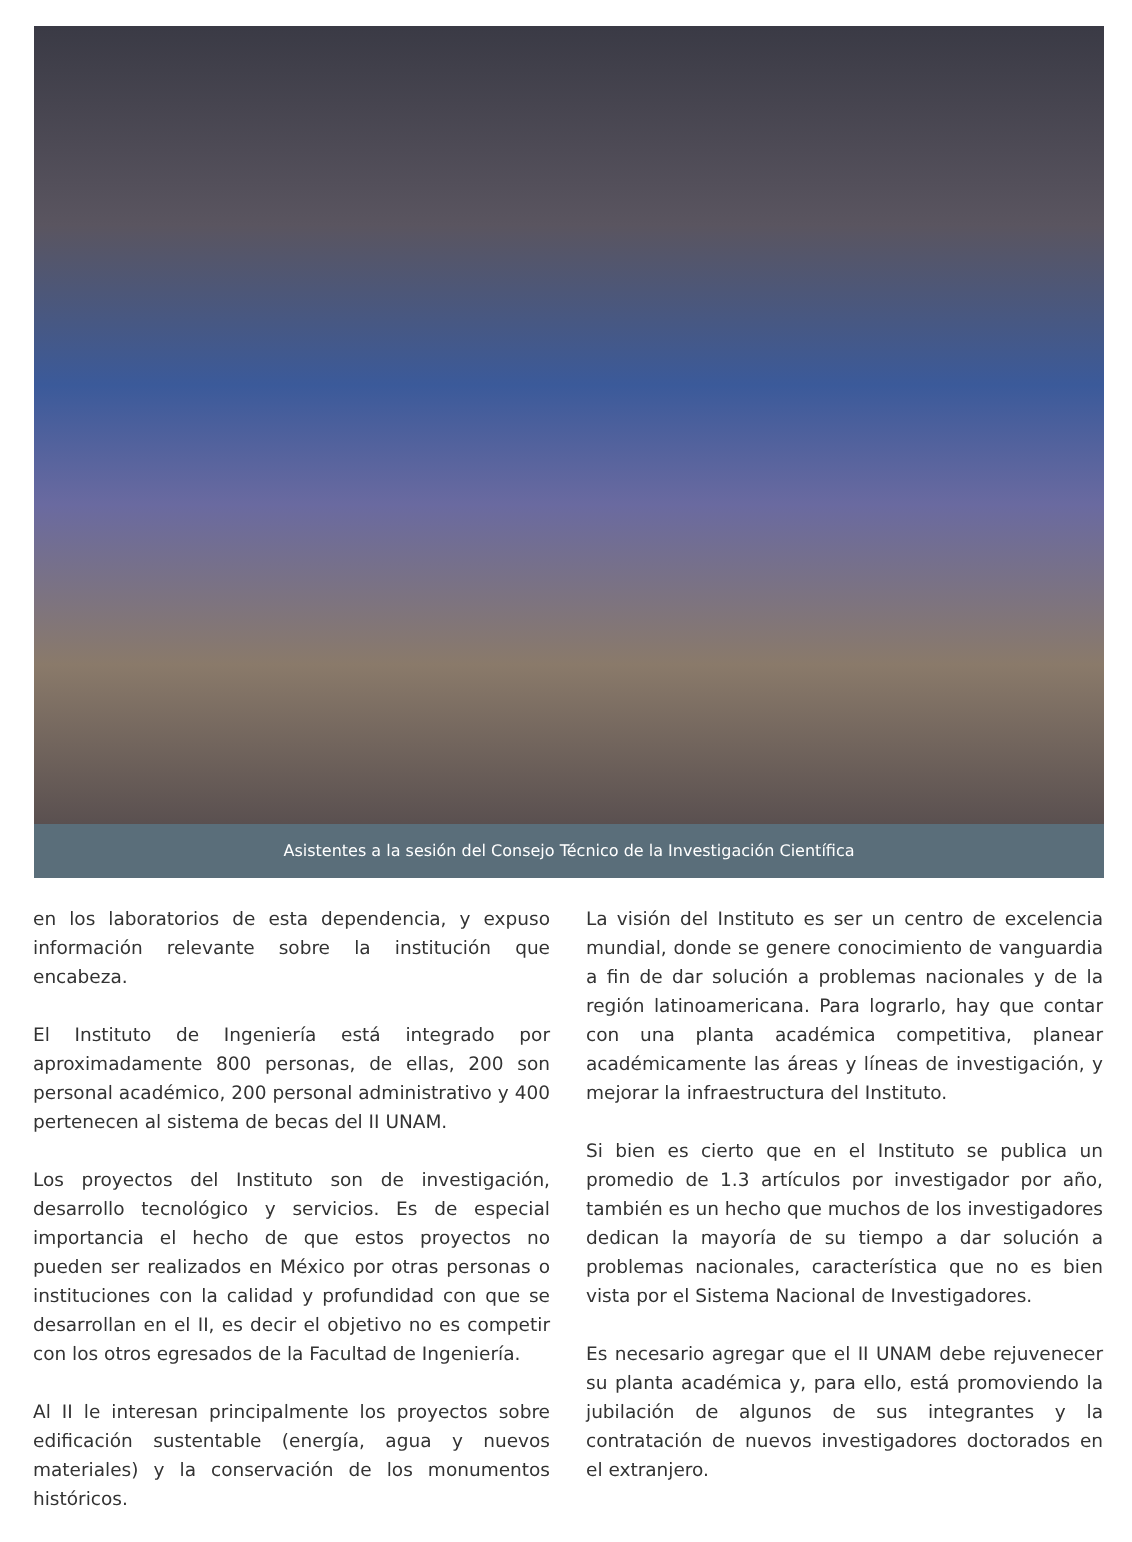Asistentes a la sesión del Consejo Técnico de la Investigación Científica
en los laboratorios de esta dependencia, y expuso información relevante sobre la institución que encabeza.
El Instituto de Ingeniería está integrado por aproximadamente 800 personas, de ellas, 200 son personal académico, 200 personal administrativo y 400 pertenecen al sistema de becas del II UNAM.
Los proyectos del Instituto son de investigación, desarrollo tecnológico y servicios. Es de especial importancia el hecho de que estos proyectos no pueden ser realizados en México por otras personas o instituciones con la calidad y profundidad con que se desarrollan en el II, es decir el objetivo no es competir con los otros egresados de la Facultad de Ingeniería.
Al II le interesan principalmente los proyectos sobre edificación sustentable (energía, agua y nuevos materiales) y la conservación de los monumentos históricos.
La visión del Instituto es ser un centro de excelencia mundial, donde se genere conocimiento de vanguardia a fin de dar solución a problemas nacionales y de la región latinoamericana. Para lograrlo, hay que contar con una planta académica competitiva, planear académicamente las áreas y líneas de investigación, y mejorar la infraestructura del Instituto.
Si bien es cierto que en el Instituto se publica un promedio de 1.3 artículos por investigador por año, también es un hecho que muchos de los investigadores dedican la mayoría de su tiempo a dar solución a problemas nacionales, característica que no es bien vista por el Sistema Nacional de Investigadores.
Es necesario agregar que el II UNAM debe rejuvenecer su planta académica y, para ello, está promoviendo la jubilación de algunos de sus integrantes y la contratación de nuevos investigadores doctorados en el extranjero.